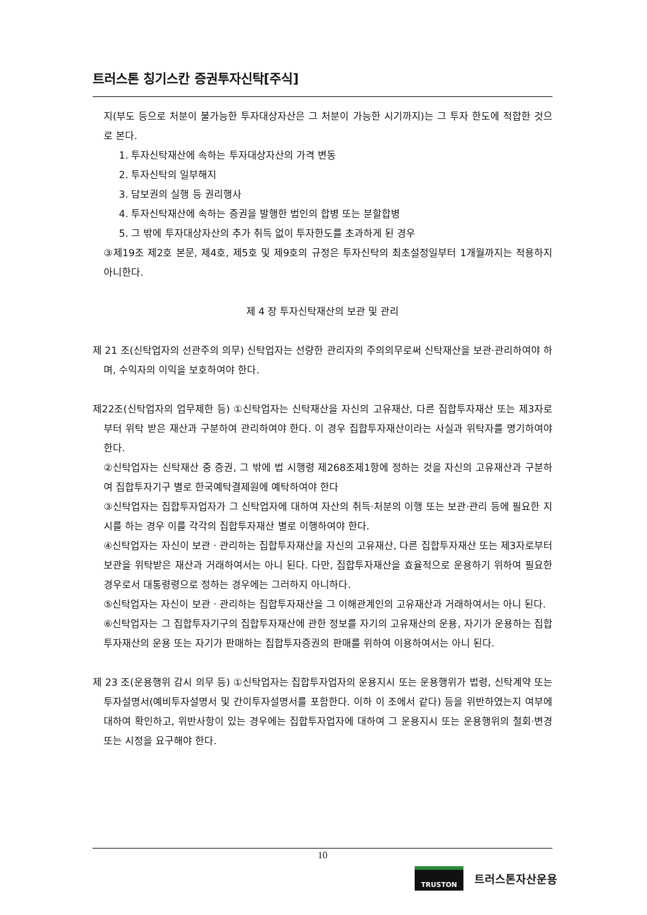트러스톤 칭기스칸 증권투자신탁[주식]
지(부도 등으로 처분이 불가능한 투자대상자산은 그 처분이 가능한 시기까지)는 그 투자 한도에 적합한 것으로 본다.
1. 투자신탁재산에 속하는 투자대상자산의 가격 변동
2. 투자신탁의 일부해지
3. 담보권의 실행 등 권리행사
4. 투자신탁재산에 속하는 증권을 발행한 법인의 합병 또는 분할합병
5. 그 밖에 투자대상자산의 추가 취득 없이 투자한도를 초과하게 된 경우
③제19조 제2호 본문, 제4호, 제5호 및 제9호의 규정은 투자신탁의 최초설정일부터 1개월까지는 적용하지 아니한다.
제 4 장 투자신탁재산의 보관 및 관리
제 21 조(신탁업자의 선관주의 의무) 신탁업자는 선량한 관리자의 주의의무로써 신탁재산을 보관·관리하여야 하며, 수익자의 이익을 보호하여야 한다.
제22조(신탁업자의 업무제한 등) ①신탁업자는 신탁재산을 자신의 고유재산, 다른 집합투자재산 또는 제3자로부터 위탁 받은 재산과 구분하여 관리하여야 한다. 이 경우 집합투자재산이라는 사실과 위탁자를 명기하여야 한다.
②신탁업자는 신탁재산 중 증권, 그 밖에 법 시행령 제268조제1항에 정하는 것을 자신의 고유재산과 구분하여 집합투자기구 별로 한국예탁결제원에 예탁하여야 한다
③신탁업자는 집합투자업자가 그 신탁업자에 대하여 자산의 취득·처분의 이행 또는 보관·관리 등에 필요한 지시를 하는 경우 이를 각각의 집합투자재산 별로 이행하여야 한다.
④신탁업자는 자신이 보관ㆍ관리하는 집합투자재산을 자신의 고유재산, 다른 집합투자재산 또는 제3자로부터 보관을 위탁받은 재산과 거래하여서는 아니 된다. 다만, 집합투자재산을 효율적으로 운용하기 위하여 필요한 경우로서 대통령령으로 정하는 경우에는 그러하지 아니하다.
⑤신탁업자는 자신이 보관ㆍ관리하는 집합투자재산을 그 이해관계인의 고유재산과 거래하여서는 아니 된다.
⑥신탁업자는 그 집합투자기구의 집합투자재산에 관한 정보를 자기의 고유재산의 운용, 자기가 운용하는 집합투자재산의 운용 또는 자기가 판매하는 집합투자증권의 판매를 위하여 이용하여서는 아니 된다.
제 23 조(운용행위 감시 의무 등) ①신탁업자는 집합투자업자의 운용지시 또는 운용행위가 법령, 신탁계약 또는 투자설명서(예비투자설명서 및 간이투자설명서를 포함한다. 이하 이 조에서 같다) 등을 위반하였는지 여부에 대하여 확인하고, 위반사항이 있는 경우에는 집합투자업자에 대하여 그 운용지시 또는 운용행위의 철회·변경 또는 시정을 요구해야 한다.
10
TRUSTON
트러스톤자산운용